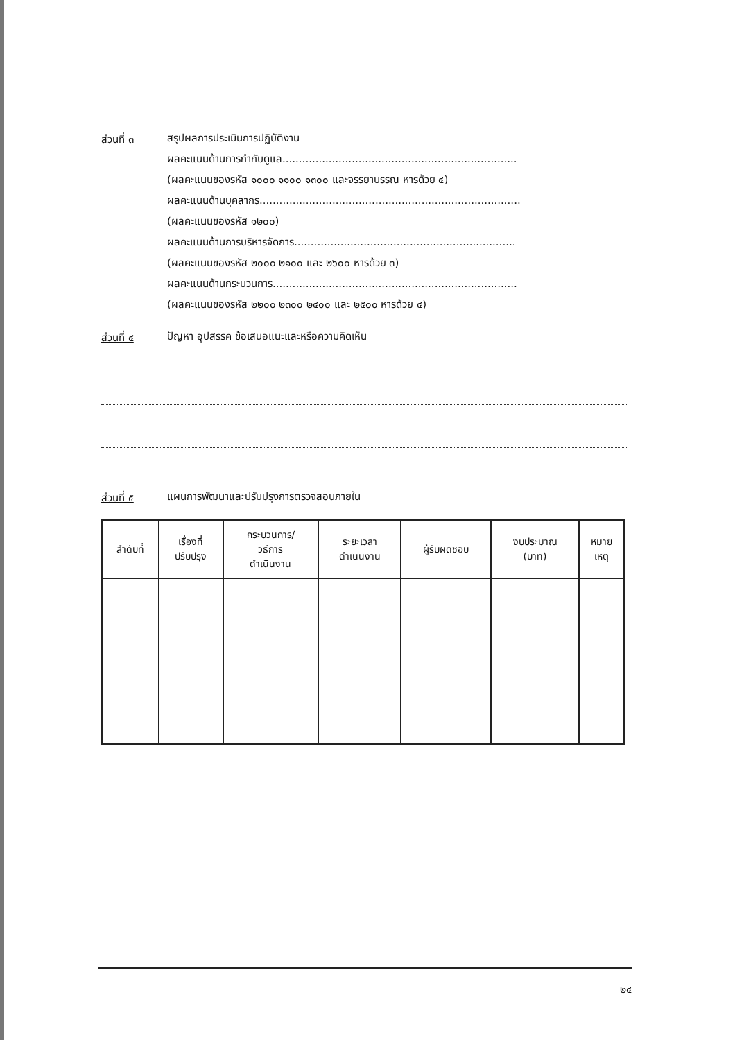ส่วนที่ ๓
สรุปผลการประเมินการปฏิบัติงาน
ผลคะแนนด้านการกำกับดูแล.......................................................................
(ผลคะแนนของรหัส ๑๐๐๐ ๑๑๐๐ ๑๓๐๐ และจรรยาบรรณ หารด้วย ๔)
ผลคะแนนด้านบุคลากร...............................................................................
(ผลคะแนนของรหัส ๑๒๐๐)
ผลคะแนนด้านการบริหารจัดการ...................................................................
(ผลคะแนนของรหัส ๒๐๐๐ ๒๑๐๐ และ ๒๖๐๐ หารด้วย ๓)
ผลคะแนนด้านกระบวนการ..........................................................................
(ผลคะแนนของรหัส ๒๒๐๐ ๒๓๐๐ ๒๔๐๐ และ ๒๕๐๐ หารด้วย ๔)
ส่วนที่ ๔
ปัญหา อุปสรรค ข้อเสนอแนะและหรือความคิดเห็น
ส่วนที่ ๕
แผนการพัฒนาและปรับปรุงการตรวจสอบภายใน
| ลำดับที่ | เรื่องที่ ปรับปรุง | กระบวนการ/ วิธีการ ดำเนินงาน | ระยะเวลา ดำเนินงาน | ผู้รับผิดชอบ | งบประมาณ (บาท) | หมาย เหตุ |
| --- | --- | --- | --- | --- | --- | --- |
๒๔